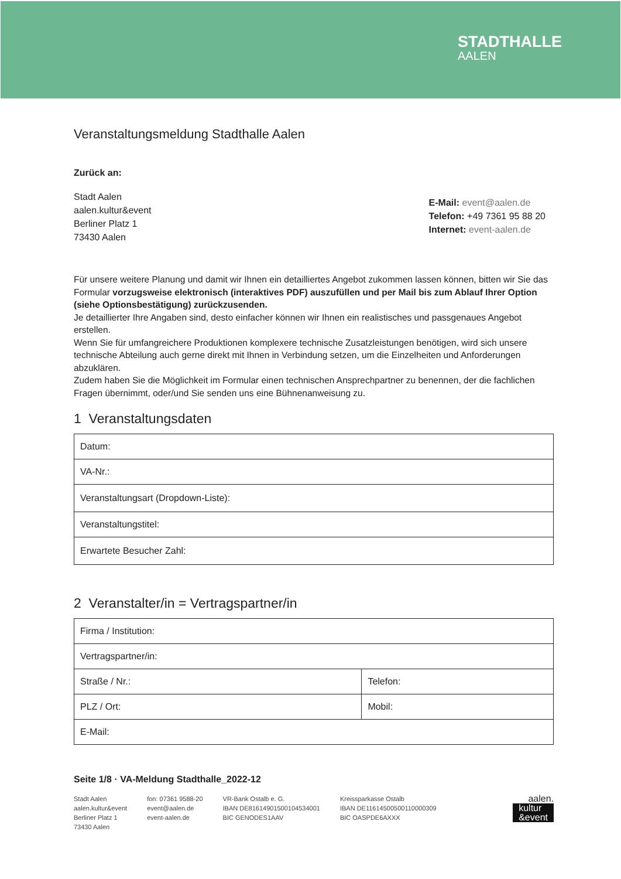STADTHALLE
AALEN
Veranstaltungsmeldung Stadthalle Aalen
Zurück an:
Stadt Aalen
aalen.kultur&event
Berliner Platz 1
73430 Aalen
E-Mail: event@aalen.de
Telefon: +49 7361 95 88 20
Internet: event-aalen.de
Für unsere weitere Planung und damit wir Ihnen ein detailliertes Angebot zukommen lassen können, bitten wir Sie das Formular vorzugsweise elektronisch (interaktives PDF) auszufüllen und per Mail bis zum Ablauf Ihrer Option (siehe Optionsbestätigung) zurückzusenden.
Je detaillierter Ihre Angaben sind, desto einfacher können wir Ihnen ein realistisches und passgenaues Angebot erstellen.
Wenn Sie für umfangreichere Produktionen komplexere technische Zusatzleistungen benötigen, wird sich unsere technische Abteilung auch gerne direkt mit Ihnen in Verbindung setzen, um die Einzelheiten und Anforderungen abzuklären.
Zudem haben Sie die Möglichkeit im Formular einen technischen Ansprechpartner zu benennen, der die fachlichen Fragen übernimmt, oder/und Sie senden uns eine Bühnenanweisung zu.
1 Veranstaltungsdaten
| Datum: |
| VA-Nr.: |
| Veranstaltungsart (Dropdown-Liste): |
| Veranstaltungstitel: |
| Erwartete Besucher Zahl: |
2 Veranstalter/in = Vertragspartner/in
| Firma / Institution: | |
| Vertragspartner/in: | |
| Straße / Nr.: | Telefon: |
| PLZ / Ort: | Mobil: |
| E-Mail: | |
Seite 1/8 · VA-Meldung Stadthalle_2022-12
Stadt Aalen
aalen.kultur&event
Berliner Platz 1
73430 Aalen
fon: 07361 9588-20
event@aalen.de
event-aalen.de
VR-Bank Ostalb e. G.
IBAN DE81614901500104534001
BIC GENODES1AAV
Kreissparkasse Ostalb
IBAN DE11614500500110000309
BIC OASPDE6AXXX
aalen.
kultur
&event